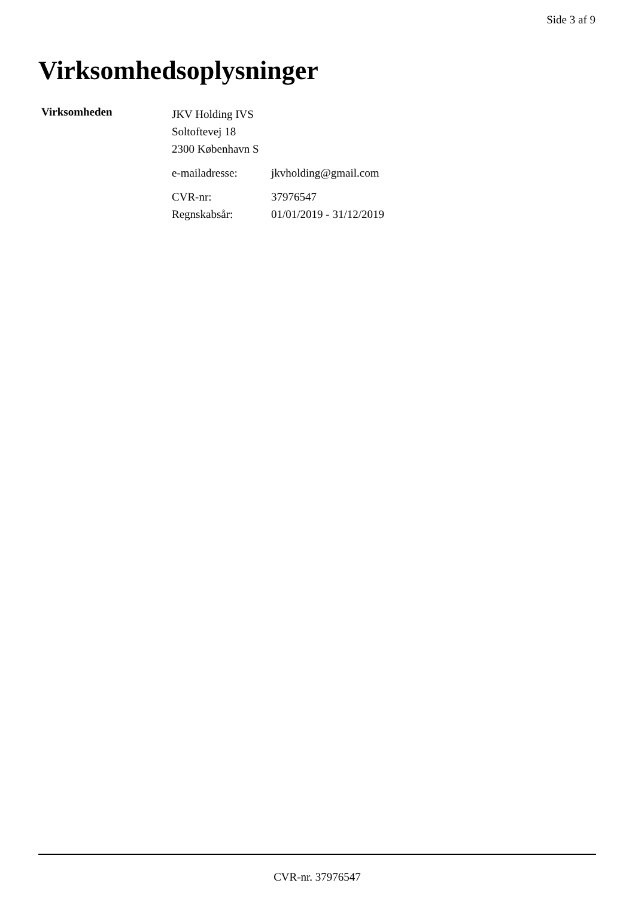Side 3 af 9
Virksomhedsoplysninger
Virksomheden
JKV Holding IVS
Soltoftevej 18
2300 København S
e-mailadresse: jkvholding@gmail.com
CVR-nr: 37976547
Regnskabsår: 01/01/2019 - 31/12/2019
CVR-nr. 37976547